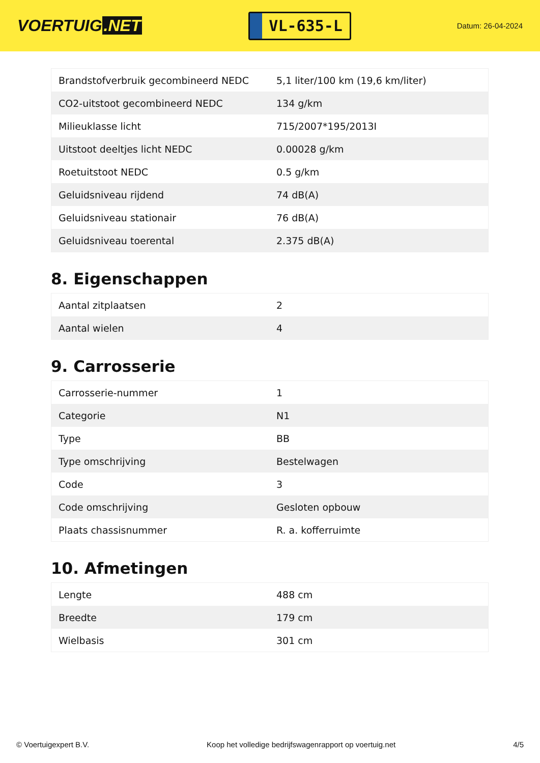VOERTUIG.NET
VL-635-L
Datum: 26-04-2024
| Brandstofverbruik gecombineerd NEDC | 5,1 liter/100 km (19,6 km/liter) |
| CO2-uitstoot gecombineerd NEDC | 134 g/km |
| Milieuklasse licht | 715/2007*195/2013I |
| Uitstoot deeltjes licht NEDC | 0.00028 g/km |
| Roetuitstoot NEDC | 0.5 g/km |
| Geluidsniveau rijdend | 74 dB(A) |
| Geluidsniveau stationair | 76 dB(A) |
| Geluidsniveau toerental | 2.375 dB(A) |
8. Eigenschappen
| Aantal zitplaatsen | 2 |
| Aantal wielen | 4 |
9. Carrosserie
| Carrosserie-nummer | 1 |
| Categorie | N1 |
| Type | BB |
| Type omschrijving | Bestelwagen |
| Code | 3 |
| Code omschrijving | Gesloten opbouw |
| Plaats chassisnummer | R. a. kofferruimte |
10. Afmetingen
| Lengte | 488 cm |
| Breedte | 179 cm |
| Wielbasis | 301 cm |
© Voertuigexpert B.V. Koop het volledige bedrijfswagenrapport op voertuig.net 4/5